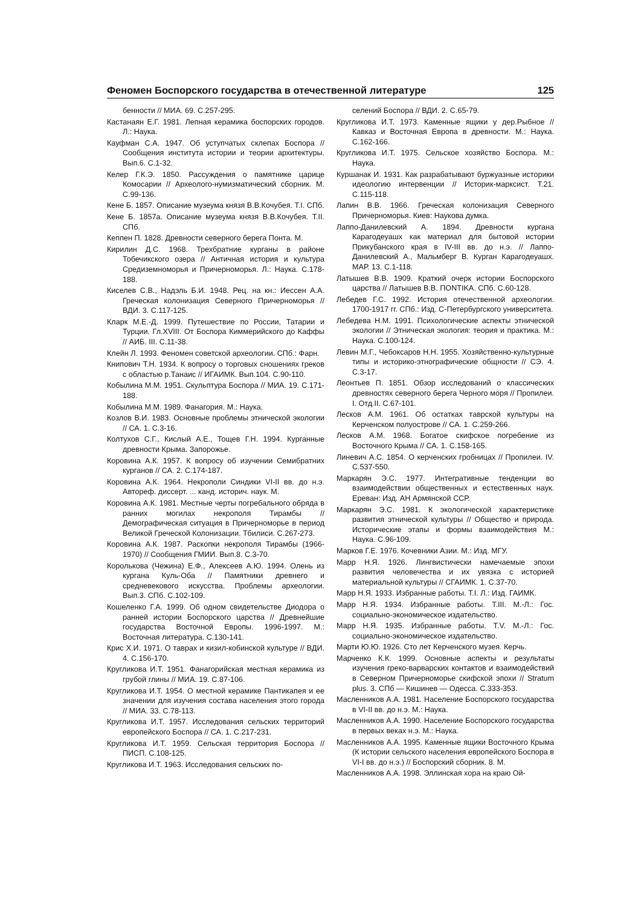Феномен Боспорского государства в отечественной литературе 125
бенности // МИА. 69. С.257-295.
Кастанаян Е.Г. 1981. Лепная керамика боспорских городов. Л.: Наука.
Кауфман С.А. 1947. Об уступчатых склепах Боспора // Сообщения института истории и теории архитектуры. Вып.6. С.1-32.
Келер Г.К.Э. 1850. Рассуждения о памятнике царице Комосарии // Археолого-нумизматический сборник. М. С.99-136.
Кене Б. 1857. Описание музеума князя В.В.Кочубея. Т.I. СПб.
Кене Б. 1857а. Описание музеума князя В.В.Кочубея. Т.II. СПб.
Кеппен П. 1828. Древности северного берега Понта. М.
Кирилин Д.С. 1968. Трехбратние курганы в районе Тобечикского озера // Античная история и культура Средиземноморья и Причерноморья. Л.: Наука. С.178-188.
Киселев С.В., Надэль Б.И. 1948. Рец. на кн.: Иессен А.А. Греческая колонизация Северного Причерноморья // ВДИ. 3. С.117-125.
Кларк М.Е.-Д. 1999. Путешествие по России, Татарии и Турции. Гл.XVIII. От Боспора Киммерийского до Каффы // АИБ. III. С.11-38.
Клейн Л. 1993. Феномен советской археологии. СПб.: Фарн.
Книпович Т.Н. 1934. К вопросу о торговых сношениях греков с областью р.Танаис // ИГАИМК. Вып.104. С.90-110.
Кобылина М.М. 1951. Скульптура Боспора // МИА. 19. С.171-188.
Кобылина М.М. 1989. Фанагория. М.: Наука.
Козлов В.И. 1983. Основные проблемы этнической экологии // СА. 1. С.3-16.
Колтухов С.Г., Кислый А.Е., Тощев Г.Н. 1994. Курганные древности Крыма. Запорожье.
Коровина А.К. 1957. К вопросу об изучении Семибратних курганов // СА. 2. С.174-187.
Коровина А.К. 1964. Некрополи Синдики VI-II вв. до н.э. Автореф. диссерт. ... канд. историч. наук. М.
Коровина А.К. 1981. Местные черты погребального обряда в ранних могилах некрополя Тирамбы // Демографическая ситуация в Причерноморье в период Великой Греческой Колонизации. Тбилиси. С.267-273.
Коровина А.К. 1987. Раскопки некрополя Тирамбы (1966-1970) // Сообщения ГМИИ. Вып.8. С.3-70.
Королькова (Чежина) Е.Ф., Алексеев А.Ю. 1994. Олень из кургана Куль-Оба // Памятники древнего и средневекового искусства. Проблемы археологии. Вып.3. СПб. С.102-109.
Кошеленко Г.А. 1999. Об одном свидетельстве Диодора о ранней истории Боспорского царства // Древнейшие государства Восточной Европы. 1996-1997. М.: Восточная литература. С.130-141.
Крис Х.И. 1971. О таврах и кизил-кобинской культуре // ВДИ. 4. С.156-170.
Кругликова И.Т. 1951. Фанагорийская местная керамика из грубой глины // МИА. 19. С.87-106.
Кругликова И.Т. 1954. О местной керамике Пантикапея и ее значении для изучения состава населения этого города // МИА. 33. С.78-113.
Кругликова И.Т. 1957. Исследования сельских территорий европейского Боспора // СА. 1. С.217-231.
Кругликова И.Т. 1959. Сельская территория Боспора // ПИСП. С.108-125.
Кругликова И.Т. 1963. Исследования сельских по-
селений Боспора // ВДИ. 2. С.65-79.
Кругликова И.Т. 1973. Каменные ящики у дер.Рыбное // Кавказ и Восточная Европа в древности. М.: Наука. С.162-166.
Кругликова И.Т. 1975. Сельское хозяйство Боспора. М.: Наука.
Куршанак И. 1931. Как разрабатывают буржуазные историки идеологию интервенции // Историк-марксист. Т.21. С.115-118.
Лапин В.В. 1966. Греческая колонизация Северного Причерноморья. Киев: Наукова думка.
Лаппо-Данилевский А. 1894. Древности кургана Карагодеуашх как материал для бытовой истории Прикубанского края в IV-III вв. до н.э. // Лаппо-Данилевский А., Мальмберг В. Курган Карагодеуашх. МАР. 13. С.1-118.
Латышев В.В. 1909. Краткий очерк истории Боспорского царства // Латышев В.В. ΠONTIKA. СПб. С.60-128.
Лебедев Г.С. 1992. История отечественной археологии. 1700-1917 гг. СПб.: Изд. С-Петербургского университета.
Лебедева Н.М. 1991. Психологические аспекты этнической экологии // Этническая экология: теория и практика. М.: Наука. С.100-124.
Левин М.Г., Чебоксаров Н.Н. 1955. Хозяйственно-культурные типы и историко-этнографические общности // СЭ. 4. С.3-17.
Леонтьев П. 1851. Обзор исследований о классических древностях северного берега Черного моря // Пропилеи. I. Отд.II. С.67-101.
Лесков А.М. 1961. Об остатках таврской культуры на Керченском полуострове // СА. 1. С.259-266.
Лесков А.М. 1968. Богатое скифское погребение из Восточного Крыма // СА. 1. С.158-165.
Линевич А.С. 1854. О керченских гробницах // Пропилеи. IV. С.537-550.
Маркарян Э.С. 1977. Интегративные тенденции во взаимодействии общественных и естественных наук. Ереван: Изд. АН Армянской ССР.
Маркарян Э.С. 1981. К экологической характеристике развития этнической культуры // Общество и природа. Исторические этапы и формы взаимодействия М.: Наука. С.96-109.
Марков Г.Е. 1976. Кочевники Азии. М.: Изд. МГУ.
Марр Н.Я. 1926. Лингвистически намечаемые эпохи развития человечества и их увязка с историей материальной культуры // СГАИМК. 1. С.37-70.
Марр Н.Я. 1933. Избранные работы. Т.I. Л.: Изд. ГАИМК.
Марр Н.Я. 1934. Избранные работы. Т.III. М.-Л.: Гос. социально-экономическое издательство.
Марр Н.Я. 1935. Избранные работы. Т.V. М.-Л.: Гос. социально-экономическое издательство.
Марти Ю.Ю. 1926. Сто лет Керченского музея. Керчь.
Марченко К.К. 1999. Основные аспекты и результаты изучения греко-варварских контактов и взаимодействий в Северном Причерноморье скифской эпохи // Stratum plus. 3. СПб — Кишинев — Одесса. С.333-353.
Масленников А.А. 1981. Население Боспорского государства в VI-II вв. до н.э. М.: Наука.
Масленников А.А. 1990. Население Боспорского государства в первых веках н.э. М.: Наука.
Масленников А.А. 1995. Каменные ящики Восточного Крыма (К истории сельского населения европейского Боспора в VI-I вв. до н.э.) // Боспорский сборник. 8. М.
Масленников А.А. 1998. Эллинская хора на краю Ой-